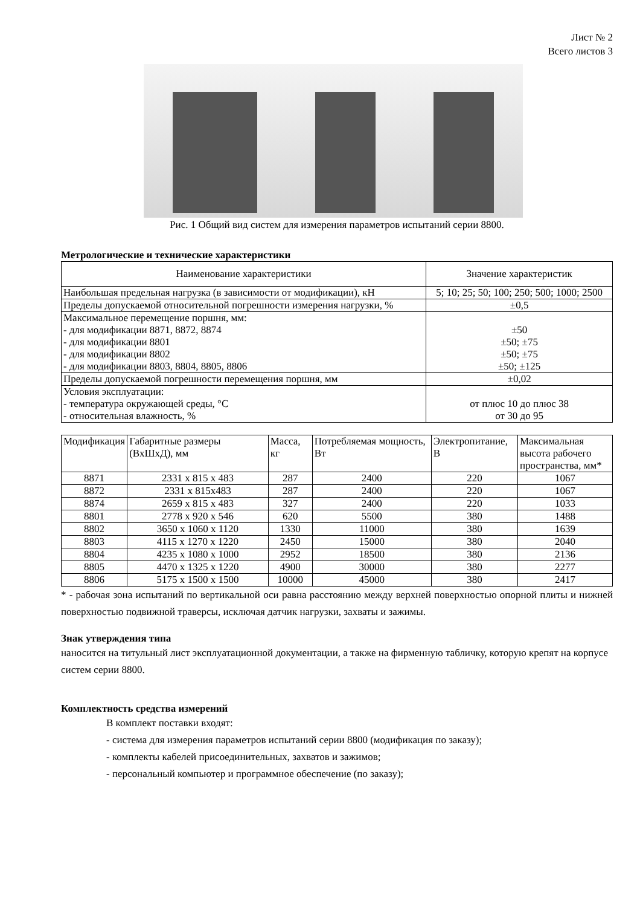Лист № 2
Всего листов 3
Рис. 1 Общий вид систем для измерения параметров испытаний серии 8800.
Метрологические и технические характеристики
| Наименование характеристики | Значение характеристик |
| --- | --- |
| Наибольшая предельная нагрузка (в зависимости от модификации), кН | 5; 10; 25; 50; 100; 250; 500; 1000; 2500 |
| Пределы допускаемой относительной погрешности измерения нагрузки, % | ±0,5 |
| Максимальное перемещение поршня, мм: - для модификации 8871, 8872, 8874 - для модификации 8801 - для модификации 8802 - для модификации 8803, 8804, 8805, 8806 | ±50 ±50; ±75 ±50; ±75 ±50; ±125 |
| Пределы допускаемой погрешности перемещения поршня, мм | ±0,02 |
| Условия эксплуатации: - температура окружающей среды, °С - относительная влажность, % | от плюс 10 до плюс 38 от 30 до 95 |
| Модификация | Габаритные размеры (ВхШхД), мм | Масса, кг | Потребляемая мощность, Вт | Электропитание, В | Максимальная высота рабочего пространства, мм* |
| --- | --- | --- | --- | --- | --- |
| 8871 | 2331 x 815 x 483 | 287 | 2400 | 220 | 1067 |
| 8872 | 2331 x 815x483 | 287 | 2400 | 220 | 1067 |
| 8874 | 2659 x 815 x 483 | 327 | 2400 | 220 | 1033 |
| 8801 | 2778 x 920 x 546 | 620 | 5500 | 380 | 1488 |
| 8802 | 3650 x 1060 x 1120 | 1330 | 11000 | 380 | 1639 |
| 8803 | 4115 x 1270 x 1220 | 2450 | 15000 | 380 | 2040 |
| 8804 | 4235 x 1080 x 1000 | 2952 | 18500 | 380 | 2136 |
| 8805 | 4470 x 1325 x 1220 | 4900 | 30000 | 380 | 2277 |
| 8806 | 5175 x 1500 x 1500 | 10000 | 45000 | 380 | 2417 |
* - рабочая зона испытаний по вертикальной оси равна расстоянию между верхней поверхностью опорной плиты и нижней поверхностью подвижной траверсы, исключая датчик нагрузки, захваты и зажимы.
Знак утверждения типа
наносится на титульный лист эксплуатационной документации, а также на фирменную табличку, которую крепят на корпусе систем серии 8800.
Комплектность средства измерений
В комплект поставки входят:
- система для измерения параметров испытаний серии 8800 (модификация по заказу);
- комплекты кабелей присоединительных, захватов и зажимов;
- персональный компьютер и программное обеспечение (по заказу);